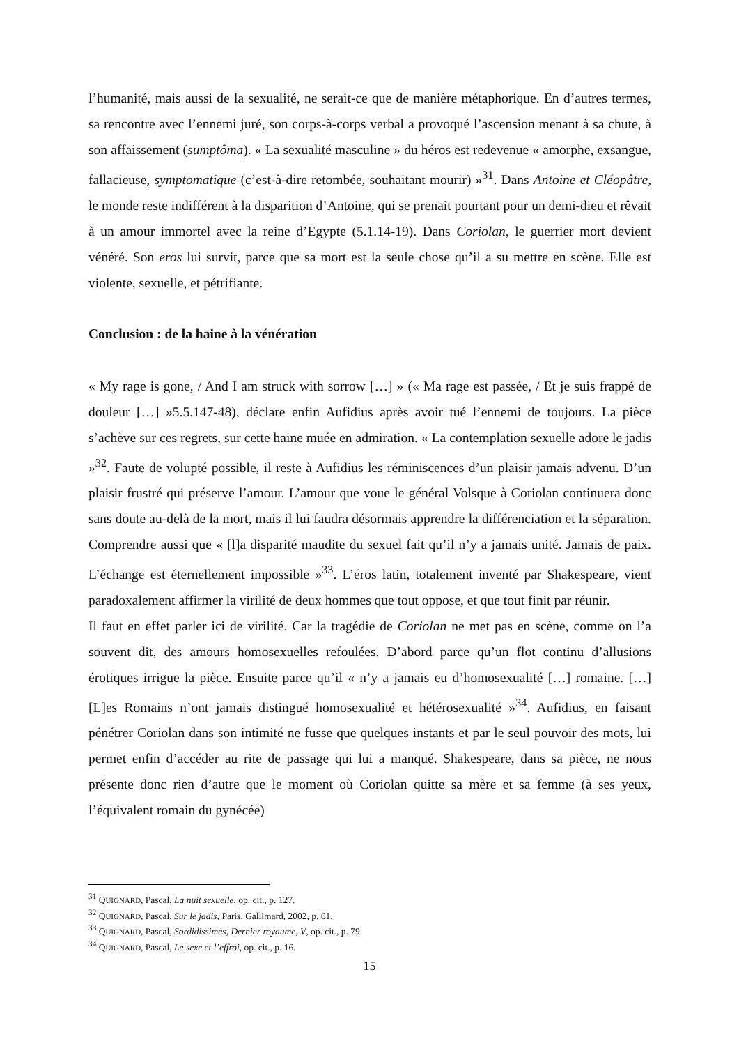l’humanité, mais aussi de la sexualité, ne serait-ce que de manière métaphorique. En d’autres termes, sa rencontre avec l’ennemi juré, son corps-à-corps verbal a provoqué l’ascension menant à sa chute, à son affaissement (sumptôma). « La sexualité masculine » du héros est redevenue « amorphe, exsangue, fallacieuse, symptomatique (c’est-à-dire retombée, souhaitant mourir) »<sup>31</sup>. Dans Antoine et Cléopâtre, le monde reste indifférent à la disparition d’Antoine, qui se prenait pourtant pour un demi-dieu et rêvait à un amour immortel avec la reine d’Egypte (5.1.14-19). Dans Coriolan, le guerrier mort devient vénéré. Son eros lui survit, parce que sa mort est la seule chose qu’il a su mettre en scène. Elle est violente, sexuelle, et pétrifiante.
Conclusion : de la haine à la vénération
« My rage is gone, / And I am struck with sorrow […] » (« Ma rage est passée, / Et je suis frappé de douleur […] »5.5.147-48), déclare enfin Aufidius après avoir tué l’ennemi de toujours. La pièce s’achève sur ces regrets, sur cette haine muée en admiration. « La contemplation sexuelle adore le jadis »<sup>32</sup>. Faute de volupté possible, il reste à Aufidius les réminiscences d’un plaisir jamais advenu. D’un plaisir frustré qui préserve l’amour. L’amour que voue le général Volsque à Coriolan continuera donc sans doute au-delà de la mort, mais il lui faudra désormais apprendre la différenciation et la séparation. Comprendre aussi que « [l]a disparité maudite du sexuel fait qu’il n’y a jamais unité. Jamais de paix. L’échange est éternellement impossible »<sup>33</sup>. L’éros latin, totalement inventé par Shakespeare, vient paradoxalement affirmer la virilité de deux hommes que tout oppose, et que tout finit par réunir.
Il faut en effet parler ici de virilité. Car la tragédie de Coriolan ne met pas en scène, comme on l’a souvent dit, des amours homosexuelles refoulées. D’abord parce qu’un flot continu d’allusions érotiques irrigue la pièce. Ensuite parce qu’il « n’y a jamais eu d’homosexualité […] romaine. […] [L]es Romains n’ont jamais distingué homosexualité et hétérosexualité »<sup>34</sup>. Aufidius, en faisant pénétrer Coriolan dans son intimité ne fusse que quelques instants et par le seul pouvoir des mots, lui permet enfin d’accéder au rite de passage qui lui a manqué. Shakespeare, dans sa pièce, ne nous présente donc rien d’autre que le moment où Coriolan quitte sa mère et sa femme (à ses yeux, l’équivalent romain du gynécée)
<sup>31</sup> QUIGNARD, Pascal, La nuit sexuelle, op. cit., p. 127.
<sup>32</sup> QUIGNARD, Pascal, Sur le jadis, Paris, Gallimard, 2002, p. 61.
<sup>33</sup> QUIGNARD, Pascal, Sordidissimes, Dernier royaume, V, op. cit., p. 79.
<sup>34</sup> QUIGNARD, Pascal, Le sexe et l’effroi, op. cit., p. 16.
15